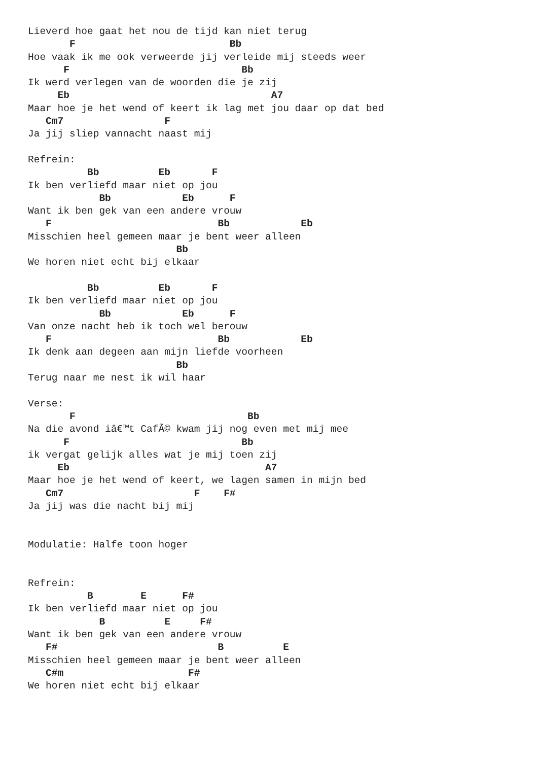Lieverd hoe gaat het nou de tijd kan niet terug
       F                          Bb
Hoe vaak ik me ook verweerde jij verleide mij steeds weer
      F                             Bb
Ik werd verlegen van de woorden die je zij
     Eb                                  A7
Maar hoe je het wend of keert ik lag met jou daar op dat bed
   Cm7                 F
Ja jij sliep vannacht naast mij

Refrein:
          Bb          Eb       F
Ik ben verliefd maar niet op jou
            Bb            Eb      F
Want ik ben gek van een andere vrouw
   F                            Bb            Eb
Misschien heel gemeen maar je bent weer alleen
                         Bb
We horen niet echt bij elkaar

          Bb          Eb       F
Ik ben verliefd maar niet op jou
            Bb            Eb      F
Van onze nacht heb ik toch wel berouw
   F                            Bb            Eb
Ik denk aan degeen aan mijn liefde voorheen
                         Bb
Terug naar me nest ik wil haar

Verse:
       F                             Bb
Na die avond iâ€™t CafÃ© kwam jij nog even met mij mee
      F                             Bb
ik vergat gelijk alles wat je mij toen zij
     Eb                                 A7
Maar hoe je het wend of keert, we lagen samen in mijn bed
   Cm7                      F    F#
Ja jij was die nacht bij mij


Modulatie: Halfe toon hoger


Refrein:
          B        E      F#
Ik ben verliefd maar niet op jou
            B          E     F#
Want ik ben gek van een andere vrouw
   F#                           B          E
Misschien heel gemeen maar je bent weer alleen
   C#m                     F#
We horen niet echt bij elkaar